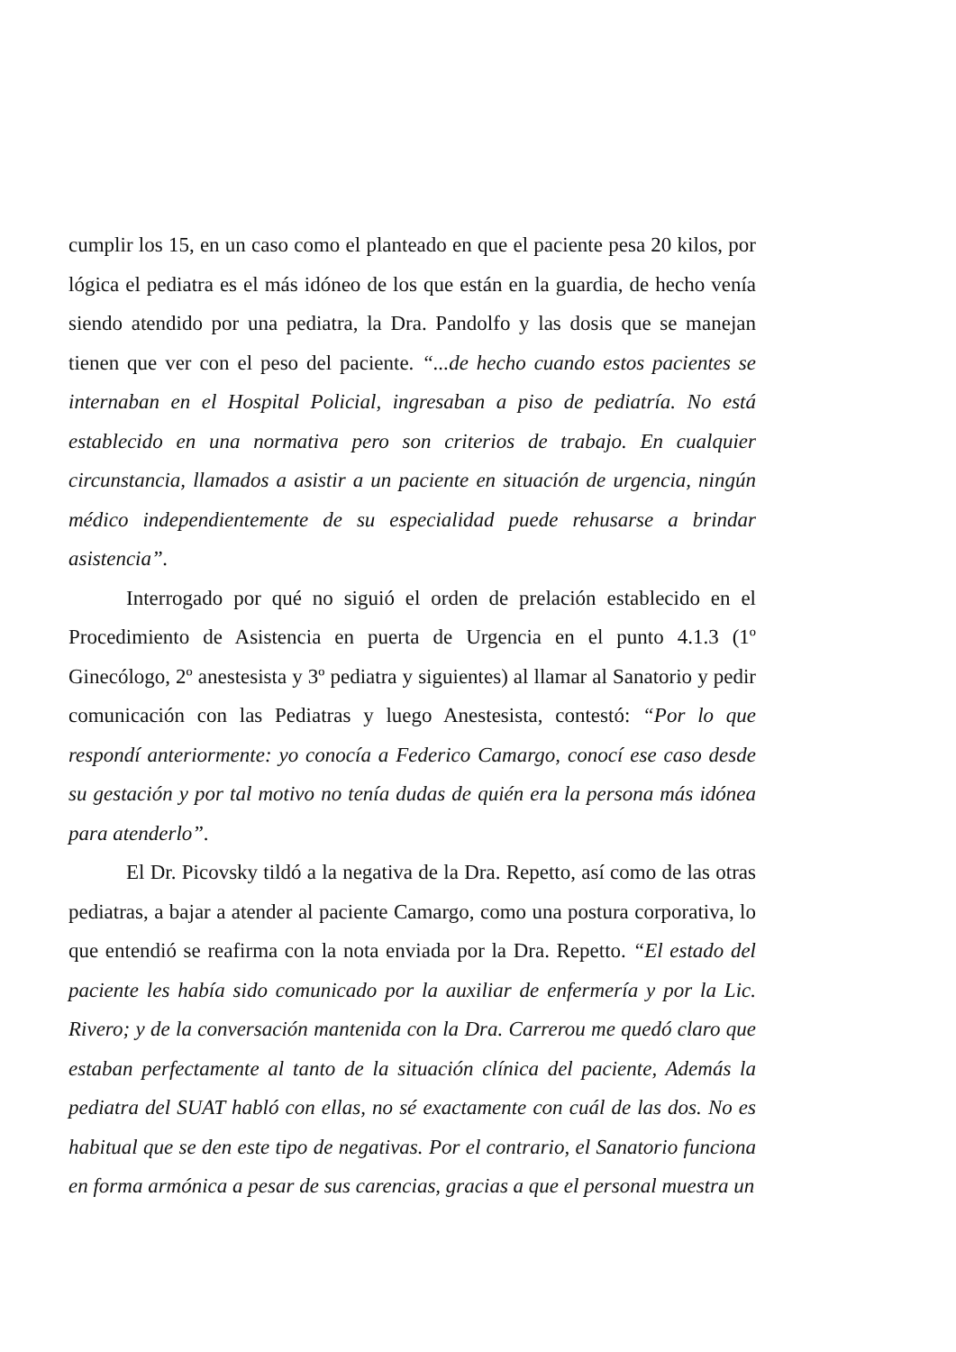cumplir los 15, en un caso como el planteado en que el paciente pesa 20 kilos, por lógica el pediatra es el más idóneo de los que están en la guardia, de hecho venía siendo atendido por una pediatra, la Dra. Pandolfo y las dosis que se manejan tienen que ver con el peso del paciente. “...de hecho cuando estos pacientes se internaban en el Hospital Policial, ingresaban a piso de pediatría. No está establecido en una normativa pero son criterios de trabajo. En cualquier circunstancia, llamados a asistir a un paciente en situación de urgencia, ningún médico independientemente de su especialidad puede rehusarse a brindar asistencia”.
Interrogado por qué no siguió el orden de prelación establecido en el Procedimiento de Asistencia en puerta de Urgencia en el punto 4.1.3 (1º Ginecólogo, 2º anestesista y 3º pediatra y siguientes) al llamar al Sanatorio y pedir comunicación con las Pediatras y luego Anestesista, contestó: “Por lo que respondí anteriormente: yo conocía a Federico Camargo, conocí ese caso desde su gestación y por tal motivo no tenía dudas de quién era la persona más idónea para atenderlo”.
El Dr. Picovsky tildó a la negativa de la Dra. Repetto, así como de las otras pediatras, a bajar a atender al paciente Camargo, como una postura corporativa, lo que entendió se reafirma con la nota enviada por la Dra. Repetto. “El estado del paciente les había sido comunicado por la auxiliar de enfermería y por la Lic. Rivero; y de la conversación mantenida con la Dra. Carrerou me quedó claro que estaban perfectamente al tanto de la situación clínica del paciente, Además la pediatra del SUAT habló con ellas, no sé exactamente con cuál de las dos. No es habitual que se den este tipo de negativas. Por el contrario, el Sanatorio funciona en forma armónica a pesar de sus carencias, gracias a que el personal muestra un